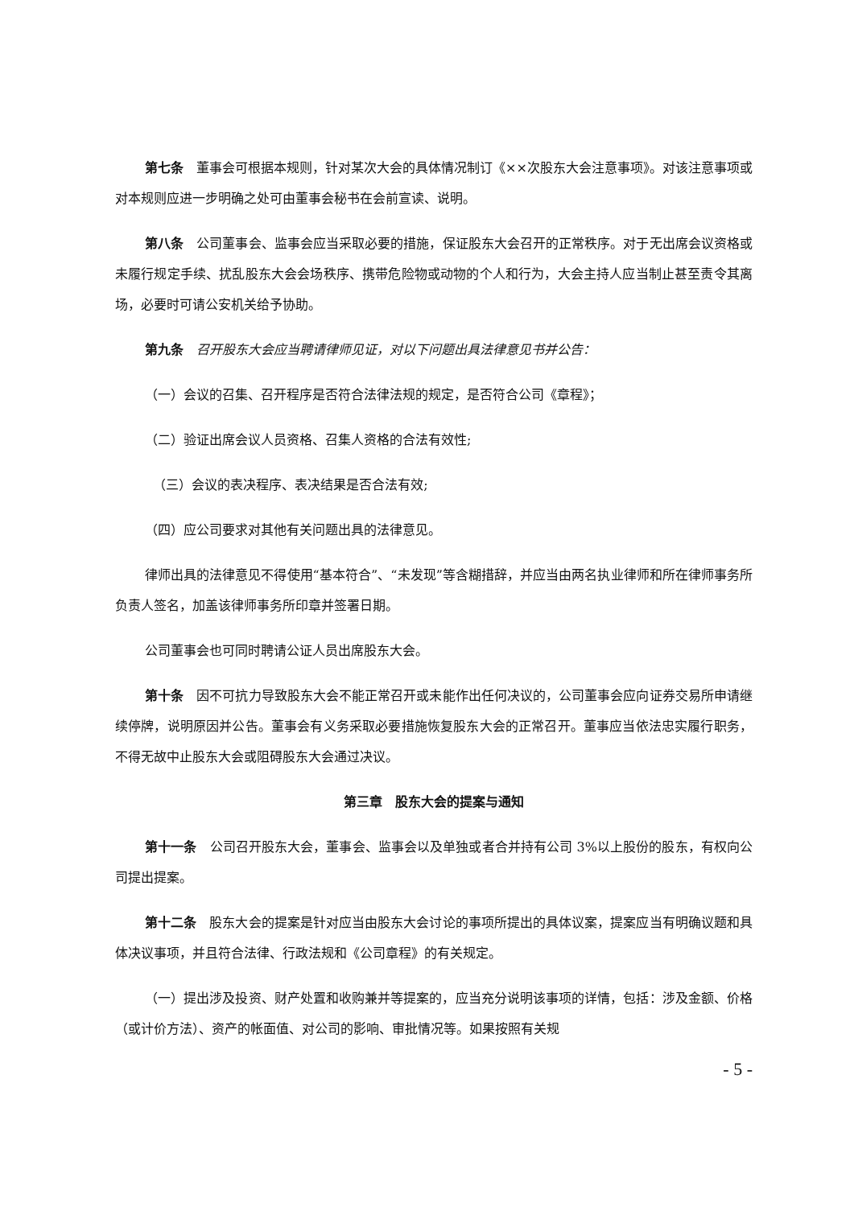第七条　董事会可根据本规则，针对某次大会的具体情况制订《××次股东大会注意事项》。对该注意事项或对本规则应进一步明确之处可由董事会秘书在会前宣读、说明。
第八条　公司董事会、监事会应当采取必要的措施，保证股东大会召开的正常秩序。对于无出席会议资格或未履行规定手续、扰乱股东大会会场秩序、携带危险物或动物的个人和行为，大会主持人应当制止甚至责令其离场，必要时可请公安机关给予协助。
第九条　召开股东大会应当聘请律师见证，对以下问题出具法律意见书并公告：
（一）会议的召集、召开程序是否符合法律法规的规定，是否符合公司《章程》；
（二）验证出席会议人员资格、召集人资格的合法有效性;
（三）会议的表决程序、表决结果是否合法有效;
（四）应公司要求对其他有关问题出具的法律意见。
律师出具的法律意见不得使用“基本符合”、“未发现”等含糊措辞，并应当由两名执业律师和所在律师事务所负责人签名，加盖该律师事务所印章并签署日期。
公司董事会也可同时聘请公证人员出席股东大会。
第十条　因不可抗力导致股东大会不能正常召开或未能作出任何决议的，公司董事会应向证券交易所申请继续停牌，说明原因并公告。董事会有义务采取必要措施恢复股东大会的正常召开。董事应当依法忠实履行职务，不得无故中止股东大会或阻碍股东大会通过决议。
第三章　股东大会的提案与通知
第十一条　公司召开股东大会，董事会、监事会以及单独或者合并持有公司 3%以上股份的股东，有权向公司提出提案。
第十二条　股东大会的提案是针对应当由股东大会讨论的事项所提出的具体议案，提案应当有明确议题和具体决议事项，并且符合法律、行政法规和《公司章程》的有关规定。
（一）提出涉及投资、财产处置和收购兼并等提案的，应当充分说明该事项的详情，包括：涉及金额、价格（或计价方法）、资产的帐面值、对公司的影响、审批情况等。如果按照有关规
- 5 -